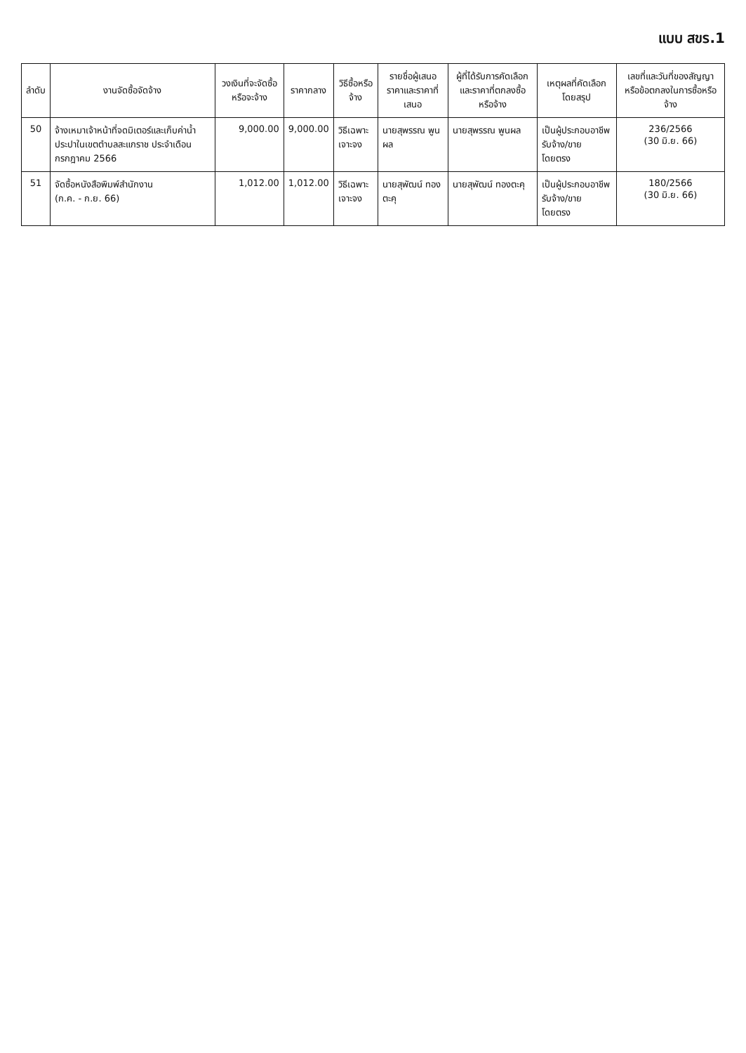แบบ สขร.1
| ลำดับ | งานจัดซื้อจัดจ้าง | วงเงินที่จะจัดซื้อหรือจะจ้าง | ราคากลาง | วิธีซื้อหรือจ้าง | รายชื่อผู้เสนอราคาและราคาที่เสนอ | ผู้ที่ได้รับการคัดเลือกและราคาที่ตกลงซื้อหรือจ้าง | เหตุผลที่คัดเลือกโดยสรุป | เลขที่และวันที่ของสัญญาหรือข้อตกลงในการซื้อหรือจ้าง |
| --- | --- | --- | --- | --- | --- | --- | --- | --- |
| 50 | จ้างเหมาเจ้าหน้าที่จดมิเตอร์และเก็บค่าน้ำประปาในเขตตำบลสะแกราช ประจำเดือน กรกฎาคม 2566 | 9,000.00 | 9,000.00 | วิธีเฉพาะเจาะจง | นายสุพรรณ พูนผล | นายสุพรรณ พูนผล | เป็นผู้ประกอบอาชีพรับจ้าง/ขาย โดยตรง | 236/2566 (30 มิ.ย. 66) |
| 51 | จัดซื้อหนังสือพิมพ์สำนักงาน (ก.ค. - ก.ย. 66) | 1,012.00 | 1,012.00 | วิธีเฉพาะเจาะจง | นายสุพัฒน์ ทองตะคุ | นายสุพัฒน์ ทองตะคุ | เป็นผู้ประกอบอาชีพรับจ้าง/ขาย โดยตรง | 180/2566 (30 มิ.ย. 66) |